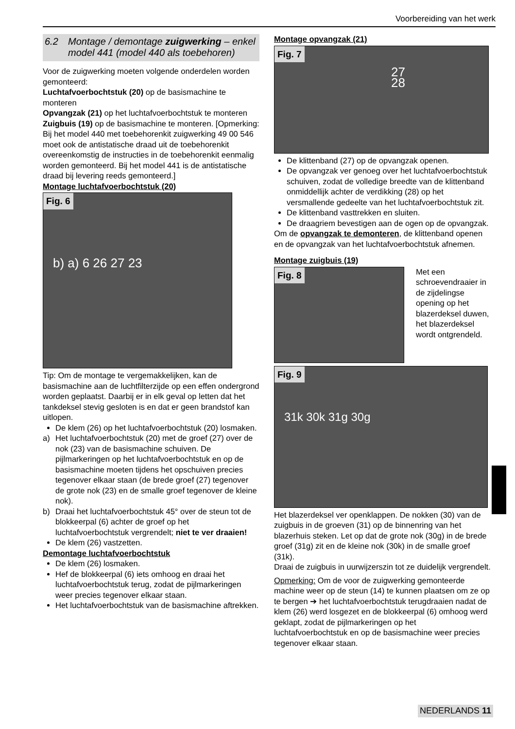Voorbereiding van het werk
6.2 Montage / demontage zuigwerking – enkel model 441 (model 440 als toebehoren)
Voor de zuigwerking moeten volgende onderdelen worden gemonteerd:
Luchtafvoerbochtstuk (20) op de basismachine te monteren
Opvangzak (21) op het luchtafvoerbochtstuk te monteren
Zuigbuis (19) op de basismachine te monteren. [Opmerking: Bij het model 440 met toebehorenkit zuigwerking 49 00 546 moet ook de antistatische draad uit de toebehorenkit overeenkomstig de instructies in de toebehorenkit eenmalig worden gemonteerd. Bij het model 441 is de antistatische draad bij levering reeds gemonteerd.]
Montage luchtafvoerbochtstuk (20)
Fig. 6
b) a) 6 26 27 23
Tip: Om de montage te vergemakkelijken, kan de basismachine aan de luchtfilterzijde op een effen ondergrond worden geplaatst. Daarbij er in elk geval op letten dat het tankdeksel stevig gesloten is en dat er geen brandstof kan uitlopen.
De klem (26) op het luchtafvoerbochtstuk (20) losmaken.
a) Het luchtafvoerbochtstuk (20) met de groef (27) over de nok (23) van de basismachine schuiven. De pijlmarkeringen op het luchtafvoerbochtstuk en op de basismachine moeten tijdens het opschuiven precies tegenover elkaar staan (de brede groef (27) tegenover de grote nok (23) en de smalle groef tegenover de kleine nok).
b) Draai het luchtafvoerbochtstuk 45° over de steun tot de blokkeerpal (6) achter de groef op het luchtafvoerbochtstuk vergrendelt; niet te ver draaien!
De klem (26) vastzetten.
Demontage luchtafvoerbochtstuk
De klem (26) losmaken.
Hef de blokkeerpal (6) iets omhoog en draai het luchtafvoerbochtstuk terug, zodat de pijlmarkeringen weer precies tegenover elkaar staan.
Het luchtafvoerbochtstuk van de basismachine aftrekken.
Montage opvangzak (21)
Fig. 7
27 28
De klittenband (27) op de opvangzak openen.
De opvangzak ver genoeg over het luchtafvoerbochtstuk schuiven, zodat de volledige breedte van de klittenband onmiddellijk achter de verdikking (28) op het versmallende gedeelte van het luchtafvoerbochtstuk zit.
De klittenband vasttrekken en sluiten.
De draagriem bevestigen aan de ogen op de opvangzak.
Om de opvangzak te demonteren, de klittenband openen en de opvangzak van het luchtafvoerbochtstuk afnemen.
Montage zuigbuis (19)
Fig. 8
Met een schroevendraaier in de zijdelingse opening op het blazerdeksel duwen, het blazerdeksel wordt ontgrendeld.
Fig. 9
31k 30k 31g 30g
Het blazerdeksel ver openklappen. De nokken (30) van de zuigbuis in de groeven (31) op de binnenring van het blazerhuis steken. Let op dat de grote nok (30g) in de brede groef (31g) zit en de kleine nok (30k) in de smalle groef (31k).
Draai de zuigbuis in uurwijzerszin tot ze duidelijk vergrendelt.
Opmerking: Om de voor de zuigwerking gemonteerde machine weer op de steun (14) te kunnen plaatsen om ze op te bergen ➔ het luchtafvoerbochtstuk terugdraaien nadat de klem (26) werd losgezet en de blokkeerpal (6) omhoog werd geklapt, zodat de pijlmarkeringen op het luchtafvoerbochtstuk en op de basismachine weer precies tegenover elkaar staan.
NEDERLANDS 11